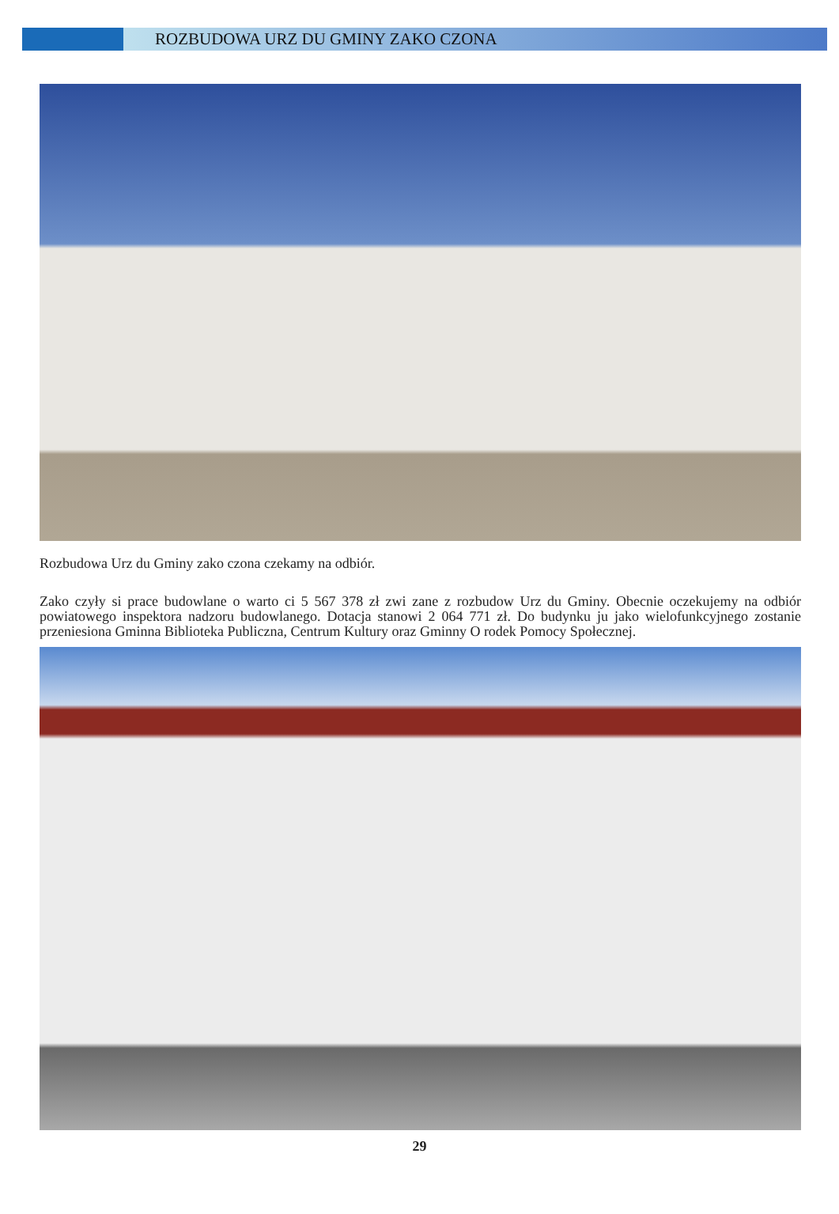ROZBUDOWA URZ DU GMINY ZAKO CZONA
Rozbudowa Urz du Gminy zako czona czekamy na odbiór.
Zako czyły si prace budowlane o warto ci 5 567 378 zł zwi zane z rozbudow Urz du Gminy. Obecnie oczekujemy na odbiór powiatowego inspektora nadzoru budowlanego. Dotacja stanowi 2 064 771 zł. Do budynku ju jako wielofunkcyjnego zostanie przeniesiona Gminna Biblioteka Publiczna, Centrum Kultury oraz Gminny O rodek Pomocy Społecznej.
29